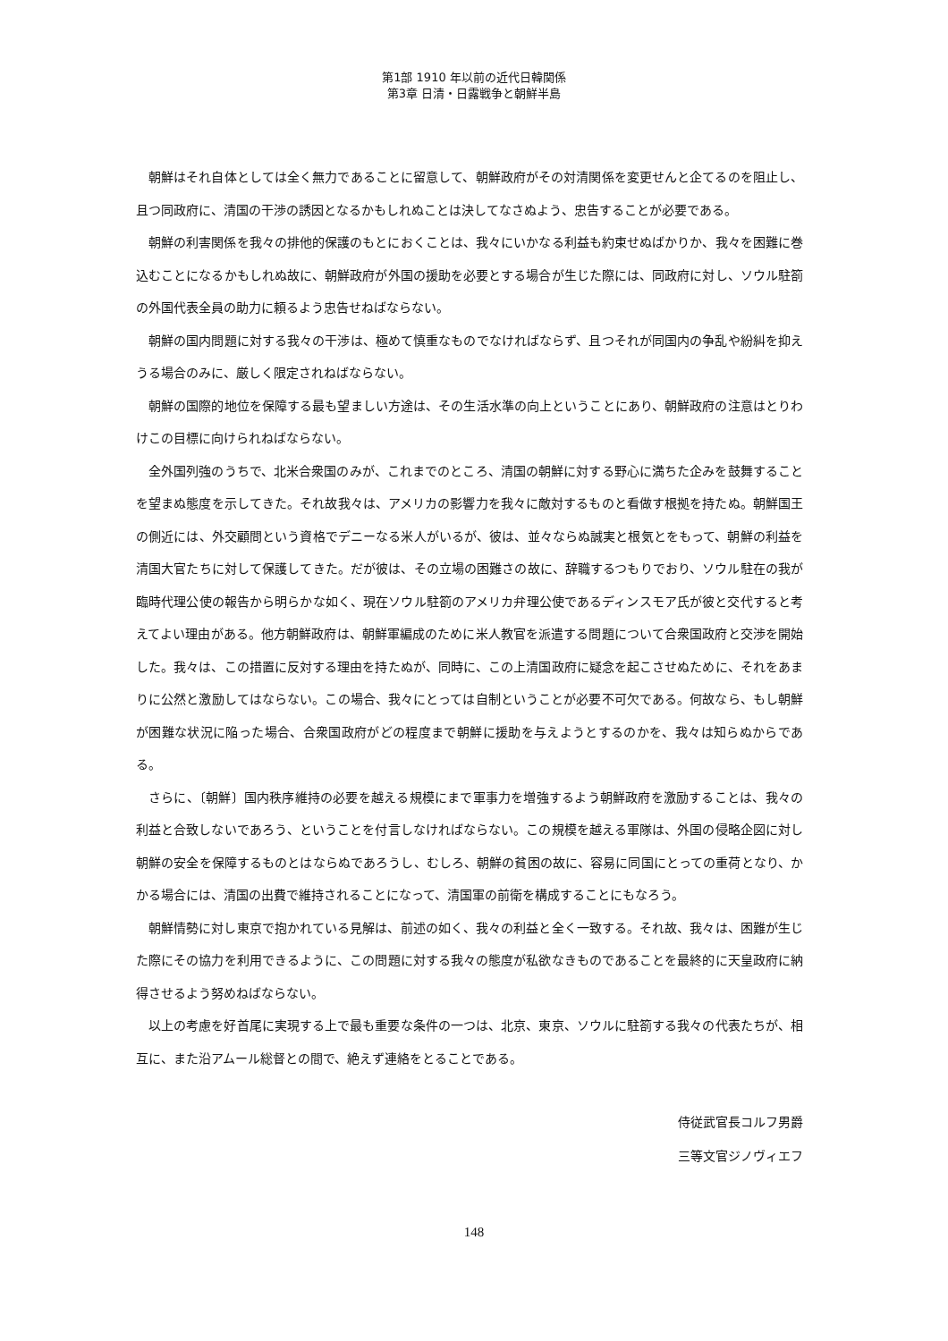第1部 1910 年以前の近代日韓関係
第3章 日清・日露戦争と朝鮮半島
朝鮮はそれ自体としては全く無力であることに留意して、朝鮮政府がその対清関係を変更せんと企てるのを阻止し、且つ同政府に、清国の干渉の誘因となるかもしれぬことは決してなさぬよう、忠告することが必要である。
朝鮮の利害関係を我々の排他的保護のもとにおくことは、我々にいかなる利益も約束せぬばかりか、我々を困難に巻込むことになるかもしれぬ故に、朝鮮政府が外国の援助を必要とする場合が生じた際には、同政府に対し、ソウル駐箚の外国代表全員の助力に頼るよう忠告せねばならない。
朝鮮の国内問題に対する我々の干渉は、極めて慎重なものでなければならず、且つそれが同国内の争乱や紛糾を抑えうる場合のみに、厳しく限定されねばならない。
朝鮮の国際的地位を保障する最も望ましい方途は、その生活水準の向上ということにあり、朝鮮政府の注意はとりわけこの目標に向けられねばならない。
全外国列強のうちで、北米合衆国のみが、これまでのところ、清国の朝鮮に対する野心に満ちた企みを鼓舞することを望まぬ態度を示してきた。それ故我々は、アメリカの影響力を我々に敵対するものと看做す根拠を持たぬ。朝鮮国王の側近には、外交顧問という資格でデニーなる米人がいるが、彼は、並々ならぬ誠実と根気とをもって、朝鮮の利益を清国大官たちに対して保護してきた。だが彼は、その立場の困難さの故に、辞職するつもりでおり、ソウル駐在の我が臨時代理公使の報告から明らかな如く、現在ソウル駐箚のアメリカ弁理公使であるディンスモア氏が彼と交代すると考えてよい理由がある。他方朝鮮政府は、朝鮮軍編成のために米人教官を派遣する問題について合衆国政府と交渉を開始した。我々は、この措置に反対する理由を持たぬが、同時に、この上清国政府に疑念を起こさせぬために、それをあまりに公然と激励してはならない。この場合、我々にとっては自制ということが必要不可欠である。何故なら、もし朝鮮が困難な状況に陥った場合、合衆国政府がどの程度まで朝鮮に援助を与えようとするのかを、我々は知らぬからである。
さらに、〔朝鮮〕国内秩序維持の必要を越える規模にまで軍事力を増強するよう朝鮮政府を激励することは、我々の利益と合致しないであろう、ということを付言しなければならない。この規模を越える軍隊は、外国の侵略企図に対し朝鮮の安全を保障するものとはならぬであろうし、むしろ、朝鮮の貧困の故に、容易に同国にとっての重荷となり、かかる場合には、清国の出費で維持されることになって、清国軍の前衛を構成することにもなろう。
朝鮮情勢に対し東京で抱かれている見解は、前述の如く、我々の利益と全く一致する。それ故、我々は、困難が生じた際にその協力を利用できるように、この問題に対する我々の態度が私欲なきものであることを最終的に天皇政府に納得させるよう努めねばならない。
以上の考慮を好首尾に実現する上で最も重要な条件の一つは、北京、東京、ソウルに駐箚する我々の代表たちが、相互に、また沿アムール総督との間で、絶えず連絡をとることである。
侍従武官長コルフ男爵
三等文官ジノヴィエフ
148